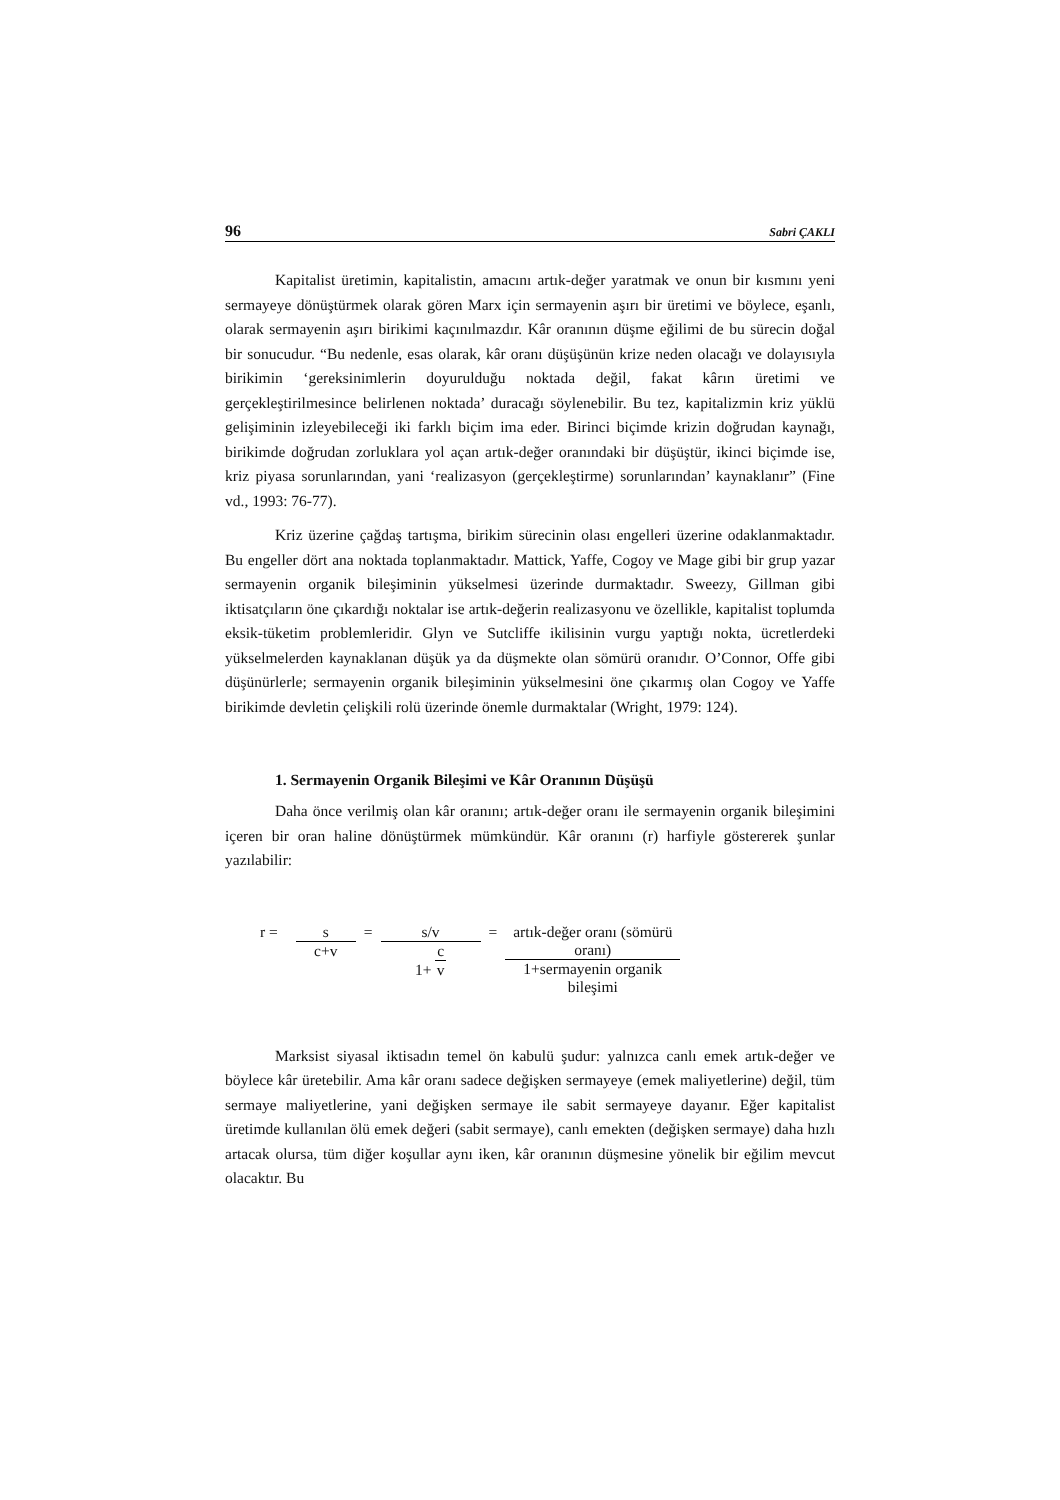96 Sabri ÇAKLI
Kapitalist üretimin, kapitalistin, amacını artık-değer yaratmak ve onun bir kısmını yeni sermayeye dönüştürmek olarak gören Marx için sermayenin aşırı bir üretimi ve böylece, eşanlı, olarak sermayenin aşırı birikimi kaçınılmazdır. Kâr oranının düşme eğilimi de bu sürecin doğal bir sonucudur. “Bu nedenle, esas olarak, kâr oranı düşüşünün krize neden olacağı ve dolayısıyla birikimin ‘gereksinimlerin doyurulduğu noktada değil, fakat kârın üretimi ve gerçekleştirilmesince belirlenen noktada’ duracağı söylenebilir. Bu tez, kapitalizmin kriz yüklü gelişiminin izleyebileceği iki farklı biçim ima eder. Birinci biçimde krizin doğrudan kaynağı, birikimde doğrudan zorluklara yol açan artık-değer oranındaki bir düşüştür, ikinci biçimde ise, kriz piyasa sorunlarından, yani ‘realizasyon (gerçekleştirme) sorunlarından’ kaynaklanır” (Fine vd., 1993: 76-77).
Kriz üzerine çağdaş tartışma, birikim sürecinin olası engelleri üzerine odaklanmaktadır. Bu engeller dört ana noktada toplanmaktadır. Mattick, Yaffe, Cogoy ve Mage gibi bir grup yazar sermayenin organik bileşiminin yükselmesi üzerinde durmaktadır. Sweezy, Gillman gibi iktisatçıların öne çıkardığı noktalar ise artık-değerin realizasyonu ve özellikle, kapitalist toplumda eksik-tüketim problemleridir. Glyn ve Sutcliffe ikilisinin vurgu yaptığı nokta, ücretlerdeki yükselmelerden kaynaklanan düşük ya da düşmekte olan sömürü oranıdır. O’Connor, Offe gibi düşünürlerle; sermayenin organik bileşiminin yükselmesini öne çıkarmış olan Cogoy ve Yaffe birikimde devletin çelişkili rolü üzerinde önemle durmaktalar (Wright, 1979: 124).
1. Sermayenin Organik Bileşimi ve Kâr Oranının Düşüşü
Daha önce verilmiş olan kâr oranını; artık-değer oranı ile sermayenin organik bileşimini içeren bir oran haline dönüştürmek mümkündür. Kâr oranını (r) harfiyle göstererek şunlar yazılabilir:
r = s
c+v
= s/v
1+ c v
= artık-değer oranı (sömürü oranı)
1+sermayenin organik bileşimi
Marksist siyasal iktisadın temel ön kabulü şudur: yalnızca canlı emek artık-değer ve böylece kâr üretebilir. Ama kâr oranı sadece değişken sermayeye (emek maliyetlerine) değil, tüm sermaye maliyetlerine, yani değişken sermaye ile sabit sermayeye dayanır. Eğer kapitalist üretimde kullanılan ölü emek değeri (sabit sermaye), canlı emekten (değişken sermaye) daha hızlı artacak olursa, tüm diğer koşullar aynı iken, kâr oranının düşmesine yönelik bir eğilim mevcut olacaktır. Bu